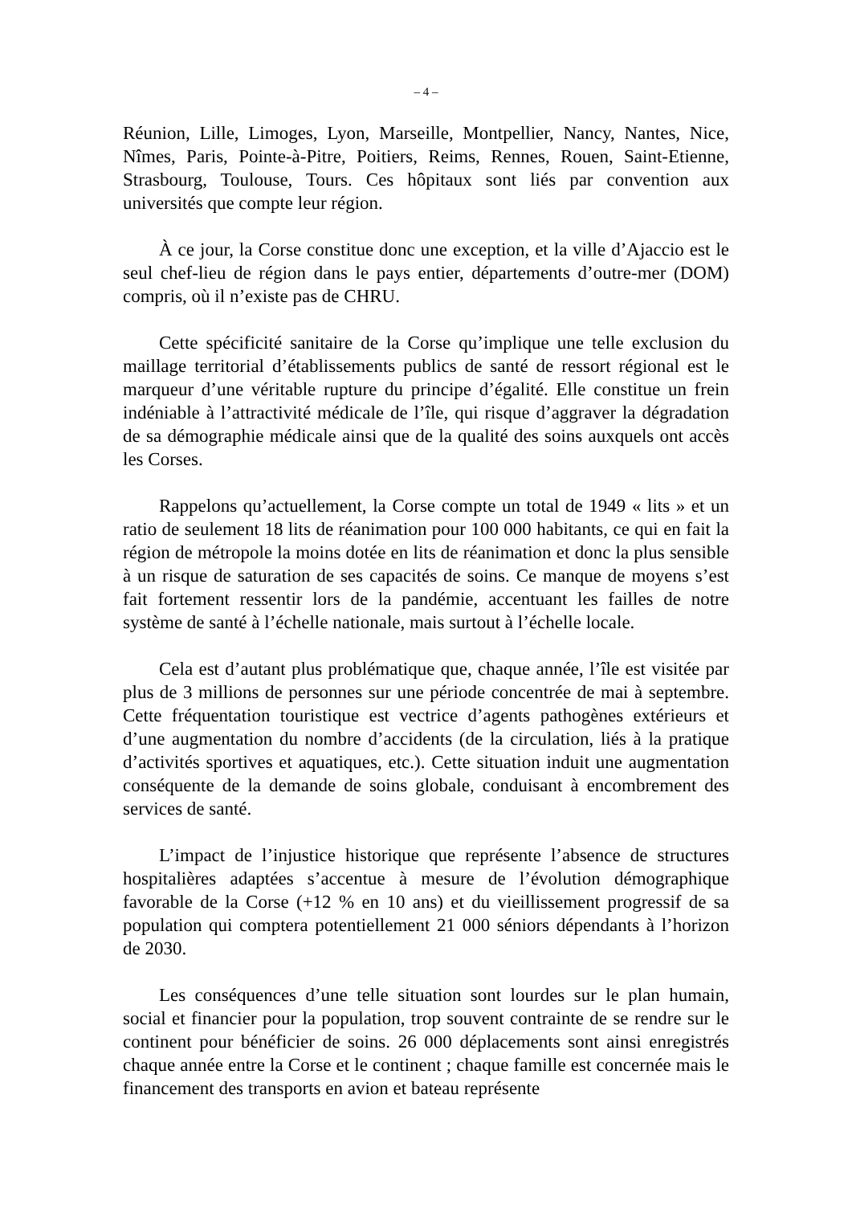– 4 –
Réunion, Lille, Limoges, Lyon, Marseille, Montpellier, Nancy, Nantes, Nice, Nîmes, Paris, Pointe-à-Pitre, Poitiers, Reims, Rennes, Rouen, Saint-Etienne, Strasbourg, Toulouse, Tours. Ces hôpitaux sont liés par convention aux universités que compte leur région.
À ce jour, la Corse constitue donc une exception, et la ville d’Ajaccio est le seul chef-lieu de région dans le pays entier, départements d’outre-mer (DOM) compris, où il n’existe pas de CHRU.
Cette spécificité sanitaire de la Corse qu’implique une telle exclusion du maillage territorial d’établissements publics de santé de ressort régional est le marqueur d’une véritable rupture du principe d’égalité. Elle constitue un frein indéniable à l’attractivité médicale de l’île, qui risque d’aggraver la dégradation de sa démographie médicale ainsi que de la qualité des soins auxquels ont accès les Corses.
Rappelons qu’actuellement, la Corse compte un total de 1949 « lits » et un ratio de seulement 18 lits de réanimation pour 100 000 habitants, ce qui en fait la région de métropole la moins dotée en lits de réanimation et donc la plus sensible à un risque de saturation de ses capacités de soins. Ce manque de moyens s’est fait fortement ressentir lors de la pandémie, accentuant les failles de notre système de santé à l’échelle nationale, mais surtout à l’échelle locale.
Cela est d’autant plus problématique que, chaque année, l’île est visitée par plus de 3 millions de personnes sur une période concentrée de mai à septembre. Cette fréquentation touristique est vectrice d’agents pathogènes extérieurs et d’une augmentation du nombre d’accidents (de la circulation, liés à la pratique d’activités sportives et aquatiques, etc.). Cette situation induit une augmentation conséquente de la demande de soins globale, conduisant à encombrement des services de santé.
L’impact de l’injustice historique que représente l’absence de structures hospitalières adaptées s’accentue à mesure de l’évolution démographique favorable de la Corse (+12 % en 10 ans) et du vieillissement progressif de sa population qui comptera potentiellement 21 000 séniors dépendants à l’horizon de 2030.
Les conséquences d’une telle situation sont lourdes sur le plan humain, social et financier pour la population, trop souvent contrainte de se rendre sur le continent pour bénéficier de soins. 26 000 déplacements sont ainsi enregistrés chaque année entre la Corse et le continent ; chaque famille est concernée mais le financement des transports en avion et bateau représente